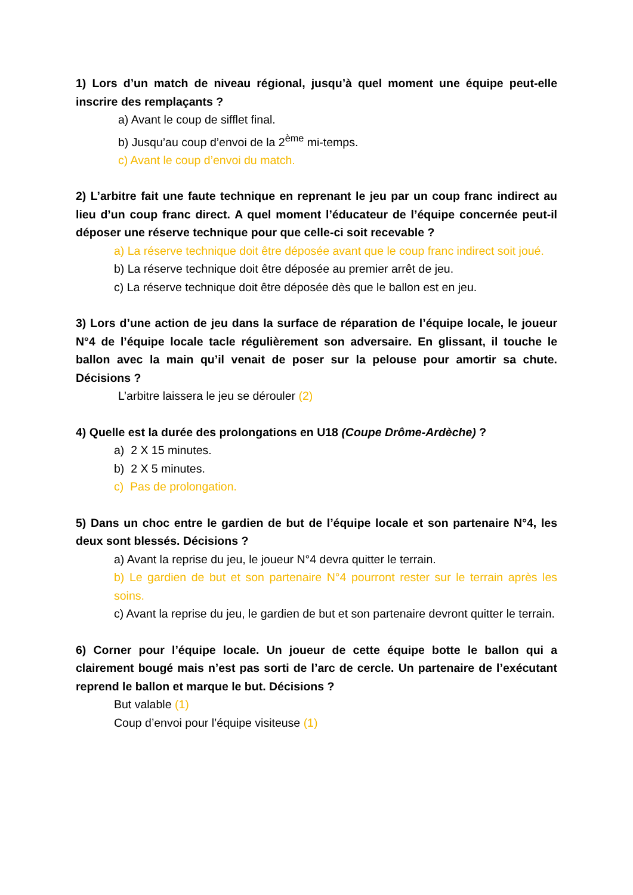1) Lors d’un match de niveau régional, jusqu’à quel moment une équipe peut-elle inscrire des remplaçants ?
a) Avant le coup de sifflet final.
b) Jusqu’au coup d’envoi de la 2<sup>ème</sup> mi-temps.
c) Avant le coup d’envoi du match.
2) L’arbitre fait une faute technique en reprenant le jeu par un coup franc indirect au lieu d’un coup franc direct. A quel moment l’éducateur de l’équipe concernée peut-il déposer une réserve technique pour que celle-ci soit recevable ?
a) La réserve technique doit être déposée avant que le coup franc indirect soit joué.
b) La réserve technique doit être déposée au premier arrêt de jeu.
c) La réserve technique doit être déposée dès que le ballon est en jeu.
3) Lors d’une action de jeu dans la surface de réparation de l’équipe locale, le joueur N°4 de l’équipe locale tacle régulièrement son adversaire. En glissant, il touche le ballon avec la main qu’il venait de poser sur la pelouse pour amortir sa chute. Décisions ?
L’arbitre laissera le jeu se dérouler (2)
4) Quelle est la durée des prolongations en U18 (Coupe Drôme-Ardèche) ?
a) 2 X 15 minutes.
b) 2 X 5 minutes.
c) Pas de prolongation.
5) Dans un choc entre le gardien de but de l’équipe locale et son partenaire N°4, les deux sont blessés. Décisions ?
a) Avant la reprise du jeu, le joueur N°4 devra quitter le terrain.
b) Le gardien de but et son partenaire N°4 pourront rester sur le terrain après les soins.
c) Avant la reprise du jeu, le gardien de but et son partenaire devront quitter le terrain.
6) Corner pour l’équipe locale. Un joueur de cette équipe botte le ballon qui a clairement bougé mais n’est pas sorti de l’arc de cercle. Un partenaire de l’exécutant reprend le ballon et marque le but. Décisions ?
But valable (1)
Coup d’envoi pour l’équipe visiteuse (1)